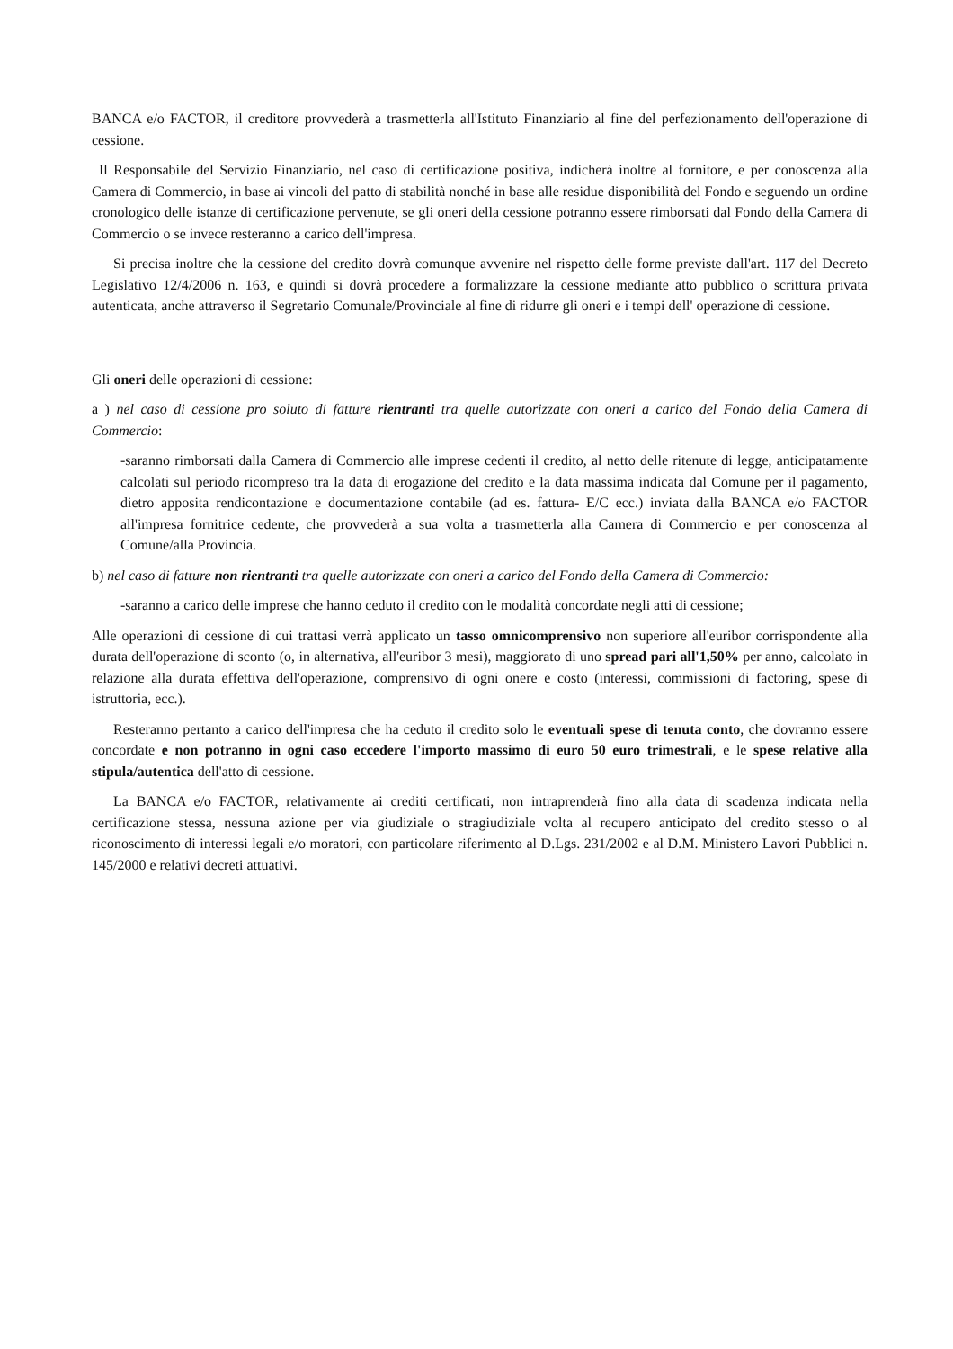BANCA e/o FACTOR, il creditore provvederà a trasmetterla all'Istituto Finanziario al fine del perfezionamento dell'operazione di cessione.
Il Responsabile del Servizio Finanziario, nel caso di certificazione positiva, indicherà inoltre al fornitore, e per conoscenza alla Camera di Commercio, in base ai vincoli del patto di stabilità nonché in base alle residue disponibilità del Fondo e seguendo un ordine cronologico delle istanze di certificazione pervenute, se gli oneri della cessione potranno essere rimborsati dal Fondo della Camera di Commercio o se invece resteranno a carico dell'impresa.
Si precisa inoltre che la cessione del credito dovrà comunque avvenire nel rispetto delle forme previste dall'art. 117 del Decreto Legislativo 12/4/2006 n. 163, e quindi si dovrà procedere a formalizzare la cessione mediante atto pubblico o scrittura privata autenticata, anche attraverso il Segretario Comunale/Provinciale al fine di ridurre gli oneri e i tempi dell' operazione di cessione.
Gli oneri delle operazioni di cessione:
a ) nel caso di cessione pro soluto di fatture rientranti tra quelle autorizzate con oneri a carico del Fondo della Camera di Commercio:
-saranno rimborsati dalla Camera di Commercio alle imprese cedenti il credito, al netto delle ritenute di legge, anticipatamente calcolati sul periodo ricompreso tra la data di erogazione del credito e la data massima indicata dal Comune per il pagamento, dietro apposita rendicontazione e documentazione contabile (ad es. fattura- E/C ecc.) inviata dalla BANCA e/o FACTOR all'impresa fornitrice cedente, che provvederà a sua volta a trasmetterla alla Camera di Commercio e per conoscenza al Comune/alla Provincia.
b) nel caso di fatture non rientranti tra quelle autorizzate con oneri a carico del Fondo della Camera di Commercio:
-saranno a carico delle imprese che hanno ceduto il credito con le modalità concordate negli atti di cessione;
Alle operazioni di cessione di cui trattasi verrà applicato un tasso omnicomprensivo non superiore all'euribor corrispondente alla durata dell'operazione di sconto (o, in alternativa, all'euribor 3 mesi), maggiorato di uno spread pari all'1,50% per anno, calcolato in relazione alla durata effettiva dell'operazione, comprensivo di ogni onere e costo (interessi, commissioni di factoring, spese di istruttoria, ecc.).
Resteranno pertanto a carico dell'impresa che ha ceduto il credito solo le eventuali spese di tenuta conto, che dovranno essere concordate e non potranno in ogni caso eccedere l'importo massimo di euro 50 euro trimestrali, e le spese relative alla stipula/autentica dell'atto di cessione.
La BANCA e/o FACTOR, relativamente ai crediti certificati, non intraprenderà fino alla data di scadenza indicata nella certificazione stessa, nessuna azione per via giudiziale o stragiudiziale volta al recupero anticipato del credito stesso o al riconoscimento di interessi legali e/o moratori, con particolare riferimento al D.Lgs. 231/2002 e al D.M. Ministero Lavori Pubblici n. 145/2000 e relativi decreti attuativi.